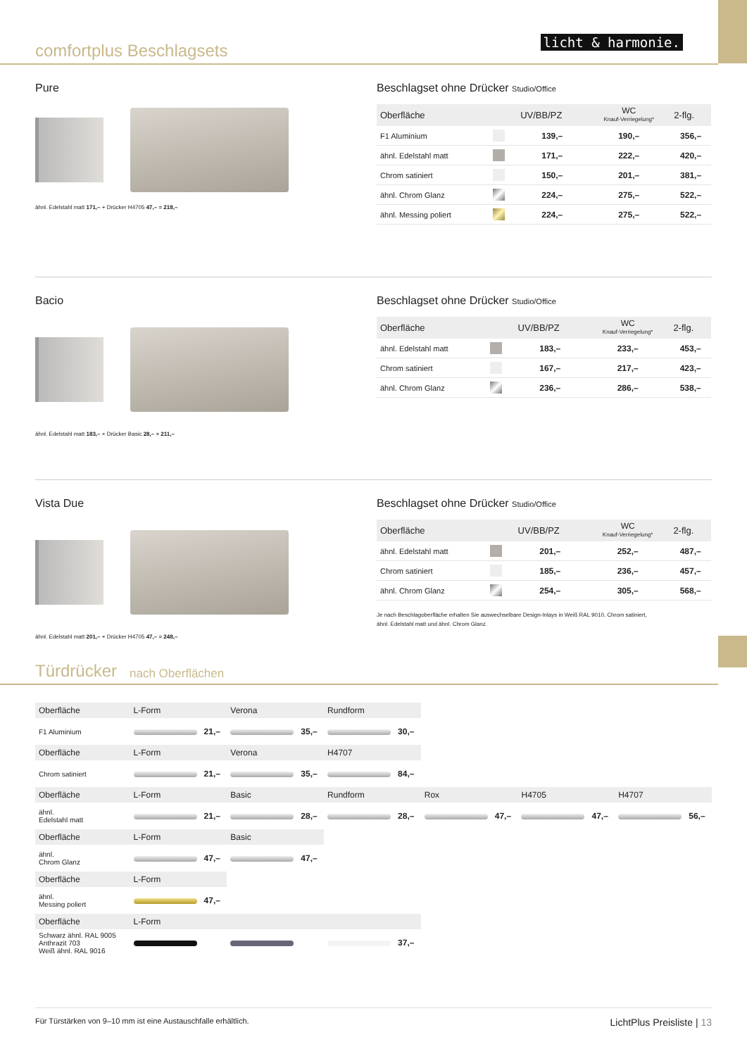comfortplus Beschlagsets
licht & harmonie.
Pure
ähnl. Edelstahl matt 171,– + Drücker H4705 47,– = 218,–
Beschlagset ohne Drücker Studio/Office
| Oberfläche | | UV/BB/PZ | WC Knauf-Verriegelung* | 2-flg. |
| --- | --- | --- | --- | --- |
| F1 Aluminium | | 139,– | 190,– | 356,– |
| ähnl. Edelstahl matt | | 171,– | 222,– | 420,– |
| Chrom satiniert | | 150,– | 201,– | 381,– |
| ähnl. Chrom Glanz | | 224,– | 275,– | 522,– |
| ähnl. Messing poliert | | 224,– | 275,– | 522,– |
Bacio
ähnl. Edelstahl matt 183,– + Drücker Basic 28,– = 211,–
Beschlagset ohne Drücker Studio/Office
| Oberfläche | | UV/BB/PZ | WC Knauf-Verriegelung* | 2-flg. |
| --- | --- | --- | --- | --- |
| ähnl. Edelstahl matt | | 183,– | 233,– | 453,– |
| Chrom satiniert | | 167,– | 217,– | 423,– |
| ähnl. Chrom Glanz | | 236,– | 286,– | 538,– |
Vista Due
ähnl. Edelstahl matt 201,– + Drücker H4705 47,– = 248,–
Beschlagset ohne Drücker Studio/Office
| Oberfläche | | UV/BB/PZ | WC Knauf-Verriegelung* | 2-flg. |
| --- | --- | --- | --- | --- |
| ähnl. Edelstahl matt | | 201,– | 252,– | 487,– |
| Chrom satiniert | | 185,– | 236,– | 457,– |
| ähnl. Chrom Glanz | | 254,– | 305,– | 568,– |
Je nach Beschlagoberfläche erhalten Sie auswechselbare Design-Inlays in Weiß RAL 9010, Chrom satiniert,
ähnl. Edelstahl matt und ähnl. Chrom Glanz.
Türdrücker
nach Oberflächen
| Oberfläche | L-Form | Verona | Rundform | | | |
| --- | --- | --- | --- | --- | --- | --- |
| F1 Aluminium | 21,– | 35,– | 30,– | | | |
| Oberfläche | L-Form | Verona | H4707 | | | |
| Chrom satiniert | 21,– | 35,– | 84,– | | | |
| Oberfläche | L-Form | Basic | Rundform | Rox | H4705 | H4707 |
| ähnl. Edelstahl matt | 21,– | 28,– | 28,– | 47,– | 47,– | 56,– |
| Oberfläche | L-Form | Basic | | | | |
| ähnl. Chrom Glanz | 47,– | 47,– | | | | |
| Oberfläche | L-Form | | | | | |
| ähnl. Messing poliert | 47,– | | | | | |
| Oberfläche | L-Form | | | | | |
| Schwarz ähnl. RAL 9005 Anthrazit 703 Weiß ähnl. RAL 9016 | | | 37,– | | | |
Für Türstärken von 9–10 mm ist eine Austauschfalle erhältlich. LichtPlus Preisliste | 13